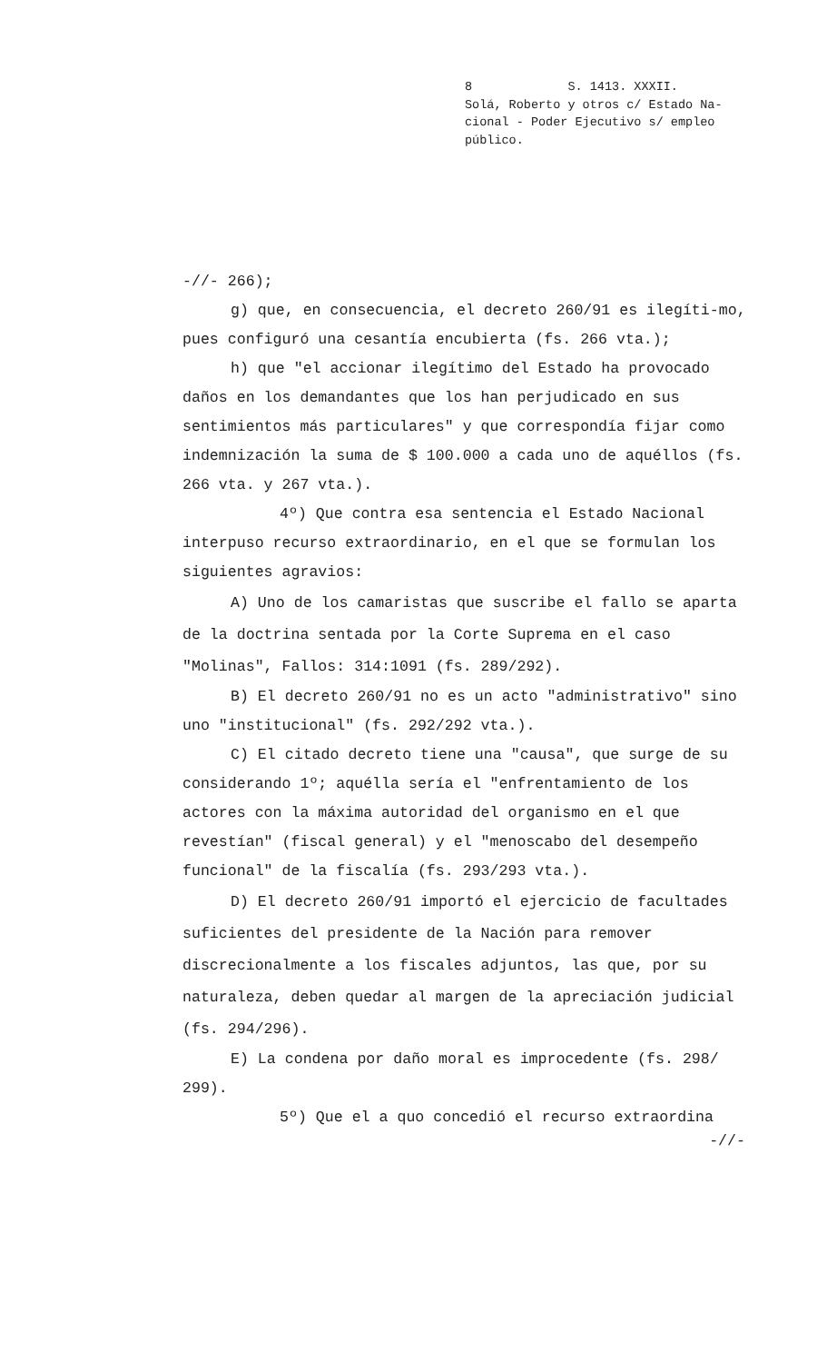8 S. 1413. XXXII.
Solá, Roberto y otros c/ Estado Na-
cional - Poder Ejecutivo s/ empleo
público.
-//- 266);
g) que, en consecuencia, el decreto 260/91 es ilegíti-mo, pues configuró una cesantía encubierta (fs. 266 vta.);
h) que "el accionar ilegítimo del Estado ha provocado daños en los demandantes que los han perjudicado en sus sentimientos más particulares" y que correspondía fijar como indemnización la suma de $ 100.000 a cada uno de aquéllos (fs. 266 vta. y 267 vta.).
4º) Que contra esa sentencia el Estado Nacional interpuso recurso extraordinario, en el que se formulan los siguientes agravios:
A) Uno de los camaristas que suscribe el fallo se aparta de la doctrina sentada por la Corte Suprema en el caso "Molinas", Fallos: 314:1091 (fs. 289/292).
B) El decreto 260/91 no es un acto "administrativo" sino uno "institucional" (fs. 292/292 vta.).
C) El citado decreto tiene una "causa", que surge de su considerando 1º; aquélla sería el "enfrentamiento de los actores con la máxima autoridad del organismo en el que revestían" (fiscal general) y el "menoscabo del desempeño funcional" de la fiscalía (fs. 293/293 vta.).
D) El decreto 260/91 importó el ejercicio de facultades suficientes del presidente de la Nación para remover discrecionalmente a los fiscales adjuntos, las que, por su naturaleza, deben quedar al margen de la apreciación judicial (fs. 294/296).
E) La condena por daño moral es improcedente (fs. 298/ 299).
5º) Que el a quo concedió el recurso extraordina
-//-